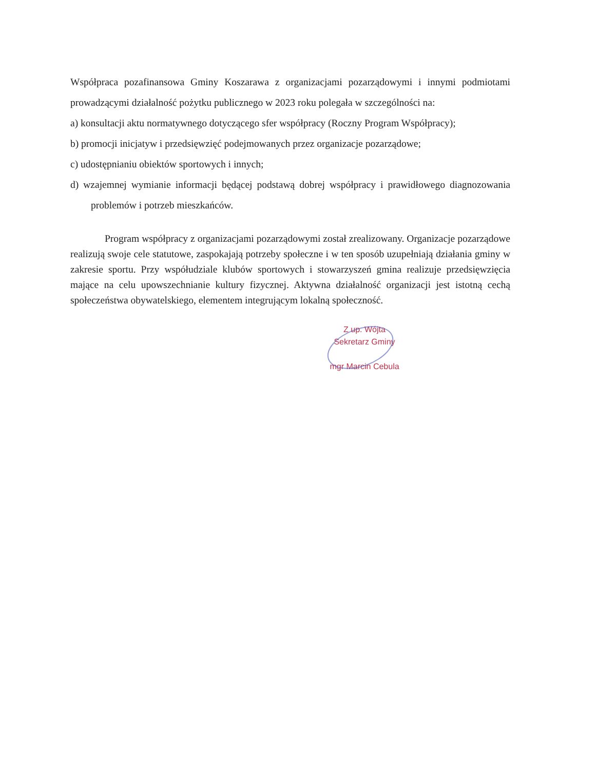Współpraca pozafinansowa Gminy Koszarawa z organizacjami pozarządowymi i innymi podmiotami prowadzącymi działalność pożytku publicznego w 2023 roku polegała w szczególności na:
a) konsultacji aktu normatywnego dotyczącego sfer współpracy (Roczny Program Współpracy);
b) promocji inicjatyw i przedsięwzięć podejmowanych przez organizacje pozarządowe;
c) udostępnianiu obiektów sportowych i innych;
d) wzajemnej wymianie informacji będącej podstawą dobrej współpracy i prawidłowego diagnozowania problemów i potrzeb mieszkańców.
Program współpracy z organizacjami pozarządowymi został zrealizowany. Organizacje pozarządowe realizują swoje cele statutowe, zaspokajają potrzeby społeczne i w ten sposób uzupełniają działania gminy w zakresie sportu. Przy współudziale klubów sportowych i stowarzyszeń gmina realizuje przedsięwzięcia mające na celu upowszechnianie kultury fizycznej. Aktywna działalność organizacji jest istotną cechą społeczeństwa obywatelskiego, elementem integrującym lokalną społeczność.
Z up. Wójta
Sekretarz Gminy
mgr Marcin Cebula